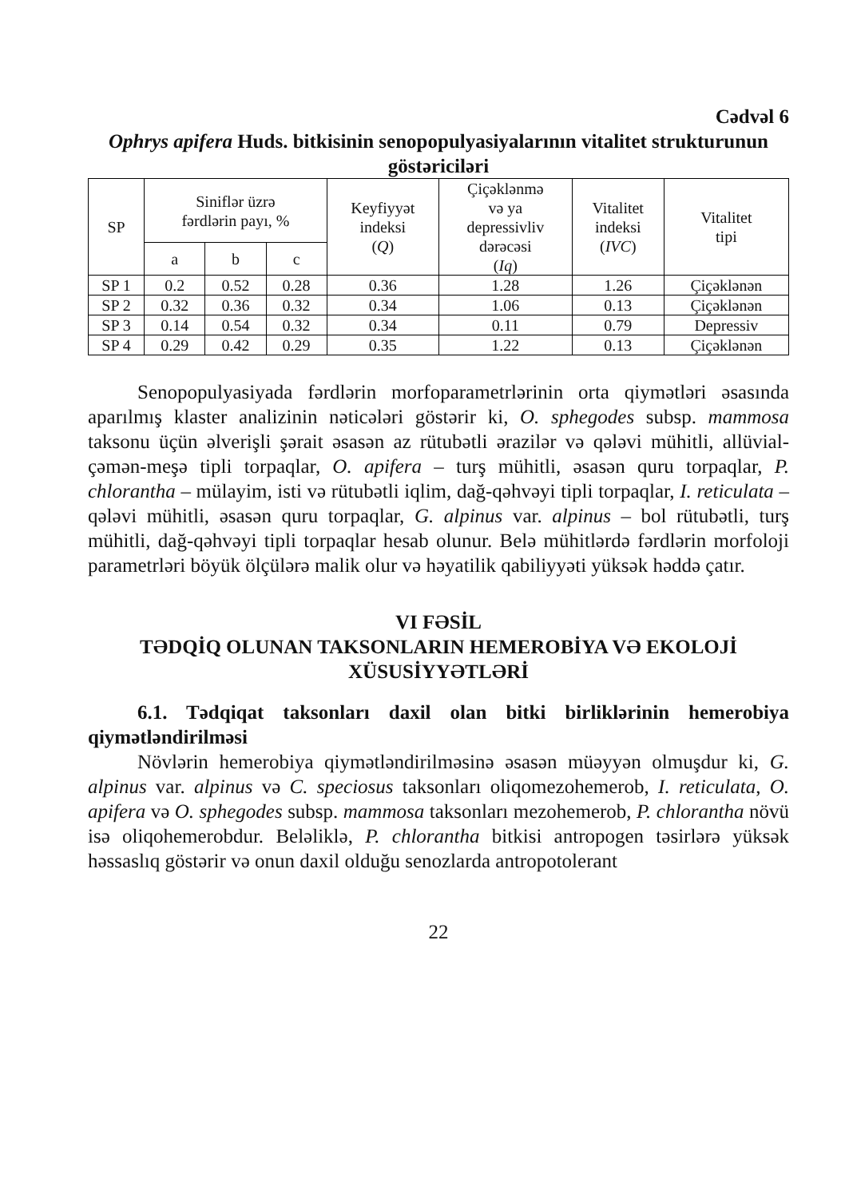Cədvəl 6
Ophrys apifera Huds. bitkisinin senopopulyasiyalarının vitalitet strukturunun göstəriciləri
| SP | Siniflər üzrə fərdlərin payı, % | | | Keyfiyyət indeksi ( Q ) | Çiçəklənmə və ya depressivliv dərəcəsi ( Iq ) | Vitalitet indeksi ( IVC ) | Vitalitet tipi |
| --- | --- | --- | --- | --- | --- | --- | --- |
| | a | b | c | | | | |
| SP 1 | 0.2 | 0.52 | 0.28 | 0.36 | 1.28 | 1.26 | Çiçəklənən |
| SP 2 | 0.32 | 0.36 | 0.32 | 0.34 | 1.06 | 0.13 | Çiçəklənən |
| SP 3 | 0.14 | 0.54 | 0.32 | 0.34 | 0.11 | 0.79 | Depressiv |
| SP 4 | 0.29 | 0.42 | 0.29 | 0.35 | 1.22 | 0.13 | Çiçəklənən |
Senopopulyasiyada fərdlərin morfoparametrlərinin orta qiymətləri əsasında aparılmış klaster analizinin nəticələri göstərir ki, O. sphegodes subsp. mammosa taksonu üçün əlverişli şərait əsasən az rütubətli ərazilər və qələvi mühitli, allüvial-çəmən-meşə tipli torpaqlar, O. apifera – turş mühitli, əsasən quru torpaqlar, P. chlorantha – mülayim, isti və rütubətli iqlim, dağ-qəhvəyi tipli torpaqlar, I. reticulata – qələvi mühitli, əsasən quru torpaqlar, G. alpinus var. alpinus – bol rütubətli, turş mühitli, dağ-qəhvəyi tipli torpaqlar hesab olunur. Belə mühitlərdə fərdlərin morfoloji parametrləri böyük ölçülərə malik olur və həyatilik qabiliyyəti yüksək həddə çatır.
VI FƏSİL
TƏDQİQ OLUNAN TAKSONLARIN HEMEROBİYA VƏ EKOLOJİ XÜSUSİYYƏTLƏRİ
6.1. Tədqiqat taksonları daxil olan bitki birliklərinin hemerobiya qiymətləndirilməsi
Növlərin hemerobiya qiymətləndirilməsinə əsasən müəyyən olmuşdur ki, G. alpinus var. alpinus və C. speciosus taksonları oliqomezohemerob, I. reticulata, O. apifera və O. sphegodes subsp. mammosa taksonları mezohemerob, P. chlorantha növü isə oliqohemerobdur. Beləliklə, P. chlorantha bitkisi antropogen təsirlərə yüksək həssaslıq göstərir və onun daxil olduğu senozlarda antropotolerant
22